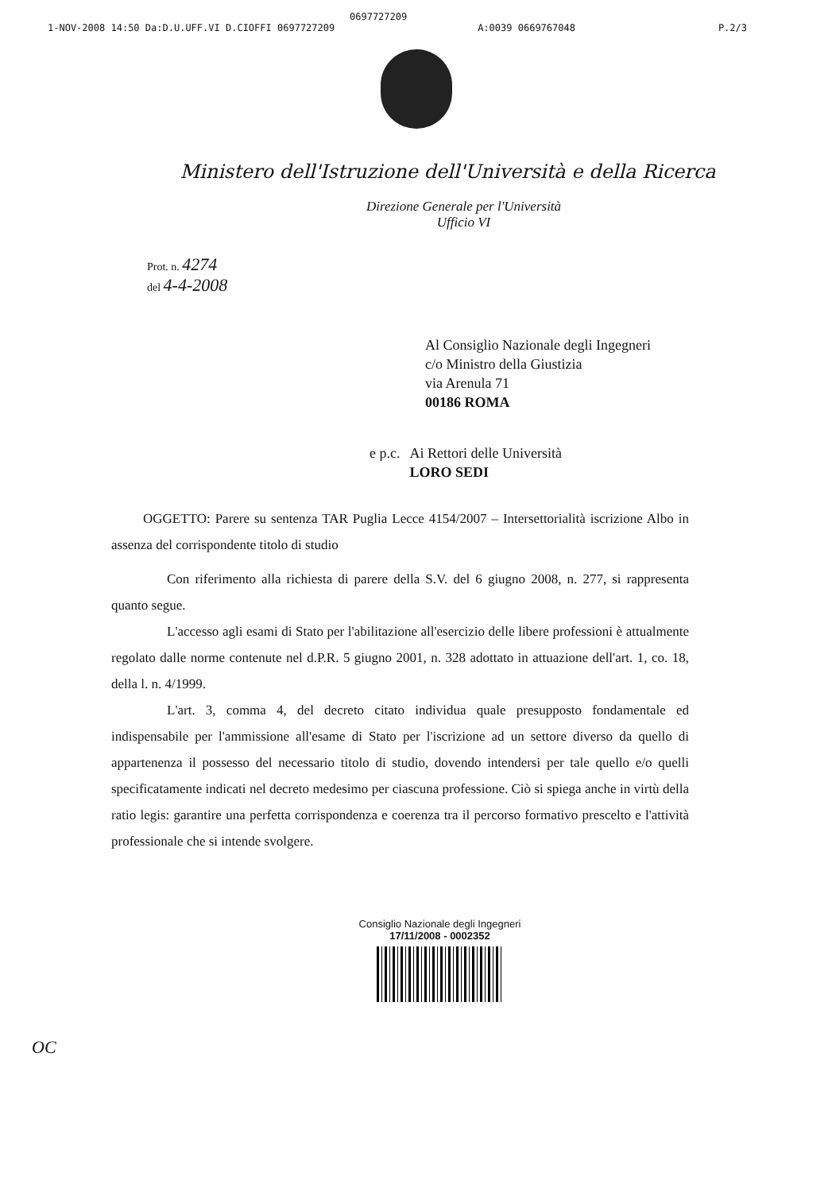0697727209
1-NOV-2008 14:50 Da:D.U.UFF.VI D.CIOFFI 0697727209 A:0039 0669767048 P.2/3
Ministero dell'Istruzione dell'Università e della Ricerca
Direzione Generale per l'Università
Ufficio VI
Prot. n. 4274
del 4-4-2008
Al Consiglio Nazionale degli Ingegneri
c/o Ministro della Giustizia
via Arenula 71
00186 ROMA
e p.c. Ai Rettori delle Università
LORO SEDI
OGGETTO: Parere su sentenza TAR Puglia Lecce 4154/2007 – Intersettorialità iscrizione Albo in assenza del corrispondente titolo di studio
Con riferimento alla richiesta di parere della S.V. del 6 giugno 2008, n. 277, si rappresenta quanto segue.
L'accesso agli esami di Stato per l'abilitazione all'esercizio delle libere professioni è attualmente regolato dalle norme contenute nel d.P.R. 5 giugno 2001, n. 328 adottato in attuazione dell'art. 1, co. 18, della l. n. 4/1999.
L'art. 3, comma 4, del decreto citato individua quale presupposto fondamentale ed indispensabile per l'ammissione all'esame di Stato per l'iscrizione ad un settore diverso da quello di appartenenza il possesso del necessario titolo di studio, dovendo intendersi per tale quello e/o quelli specificatamente indicati nel decreto medesimo per ciascuna professione. Ciò si spiega anche in virtù della ratio legis: garantire una perfetta corrispondenza e coerenza tra il percorso formativo prescelto e l'attività professionale che si intende svolgere.
Consiglio Nazionale degli Ingegneri
17/11/2008 - 0002352
OC